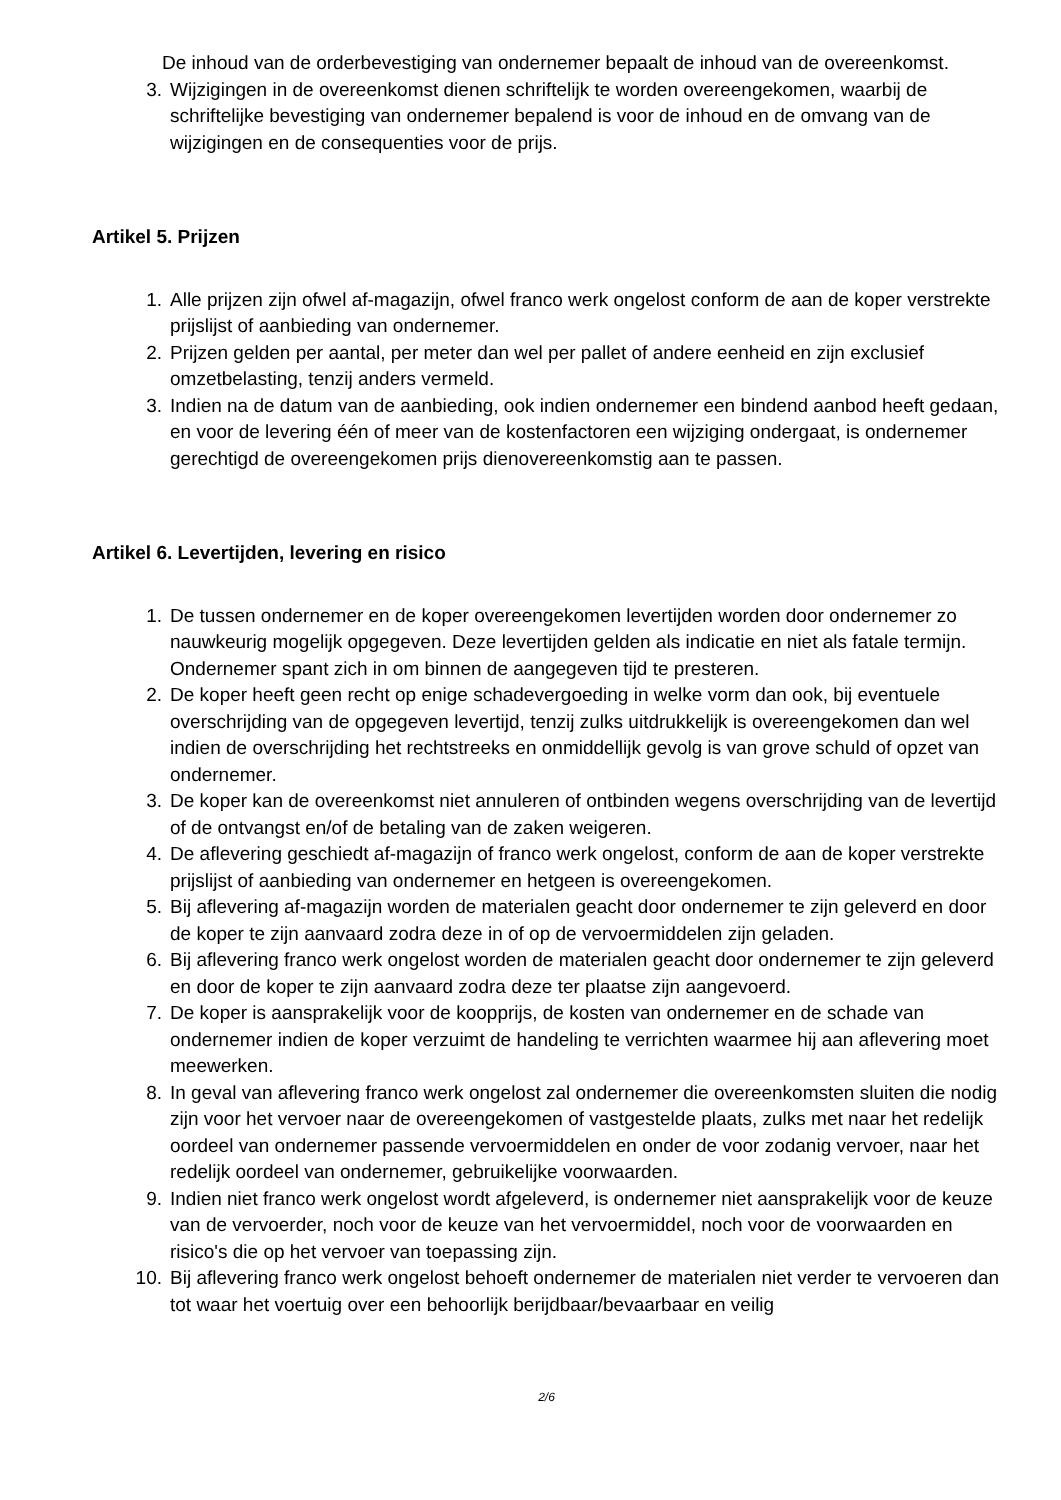De inhoud van de orderbevestiging van ondernemer bepaalt de inhoud van de overeenkomst.
3. Wijzigingen in de overeenkomst dienen schriftelijk te worden overeengekomen, waarbij de schriftelijke bevestiging van ondernemer bepalend is voor de inhoud en de omvang van de wijzigingen en de consequenties voor de prijs.
Artikel 5. Prijzen
1. Alle prijzen zijn ofwel af-magazijn, ofwel franco werk ongelost conform de aan de koper verstrekte prijslijst of aanbieding van ondernemer.
2. Prijzen gelden per aantal, per meter dan wel per pallet of andere eenheid en zijn exclusief omzetbelasting, tenzij anders vermeld.
3. Indien na de datum van de aanbieding, ook indien ondernemer een bindend aanbod heeft gedaan, en voor de levering één of meer van de kostenfactoren een wijziging ondergaat, is ondernemer gerechtigd de overeengekomen prijs dienovereenkomstig aan te passen.
Artikel 6. Levertijden, levering en risico
1. De tussen ondernemer en de koper overeengekomen levertijden worden door ondernemer zo nauwkeurig mogelijk opgegeven. Deze levertijden gelden als indicatie en niet als fatale termijn. Ondernemer spant zich in om binnen de aangegeven tijd te presteren.
2. De koper heeft geen recht op enige schadevergoeding in welke vorm dan ook, bij eventuele overschrijding van de opgegeven levertijd, tenzij zulks uitdrukkelijk is overeengekomen dan wel indien de overschrijding het rechtstreeks en onmiddellijk gevolg is van grove schuld of opzet van ondernemer.
3. De koper kan de overeenkomst niet annuleren of ontbinden wegens overschrijding van de levertijd of de ontvangst en/of de betaling van de zaken weigeren.
4. De aflevering geschiedt af-magazijn of franco werk ongelost, conform de aan de koper verstrekte prijslijst of aanbieding van ondernemer en hetgeen is overeengekomen.
5. Bij aflevering af-magazijn worden de materialen geacht door ondernemer te zijn geleverd en door de koper te zijn aanvaard zodra deze in of op de vervoermiddelen zijn geladen.
6. Bij aflevering franco werk ongelost worden de materialen geacht door ondernemer te zijn geleverd en door de koper te zijn aanvaard zodra deze ter plaatse zijn aangevoerd.
7. De koper is aansprakelijk voor de koopprijs, de kosten van ondernemer en de schade van ondernemer indien de koper verzuimt de handeling te verrichten waarmee hij aan aflevering moet meewerken.
8. In geval van aflevering franco werk ongelost zal ondernemer die overeenkomsten sluiten die nodig zijn voor het vervoer naar de overeengekomen of vastgestelde plaats, zulks met naar het redelijk oordeel van ondernemer passende vervoermiddelen en onder de voor zodanig vervoer, naar het redelijk oordeel van ondernemer, gebruikelijke voorwaarden.
9. Indien niet franco werk ongelost wordt afgeleverd, is ondernemer niet aansprakelijk voor de keuze van de vervoerder, noch voor de keuze van het vervoermiddel, noch voor de voorwaarden en risico's die op het vervoer van toepassing zijn.
10. Bij aflevering franco werk ongelost behoeft ondernemer de materialen niet verder te vervoeren dan tot waar het voertuig over een behoorlijk berijdbaar/bevaarbaar en veilig
2/6